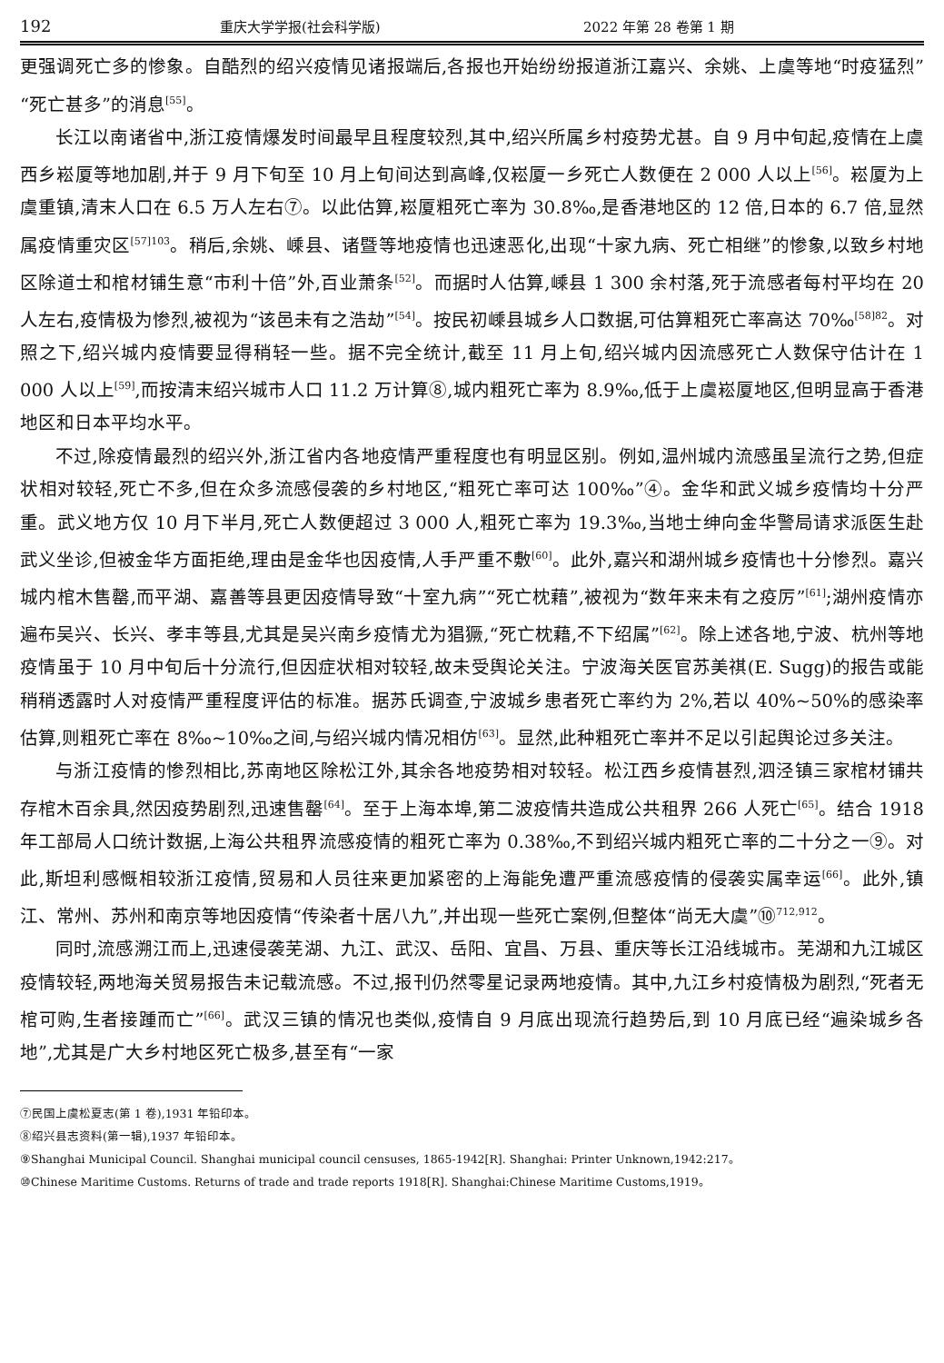192 重庆大学学报(社会科学版) 2022 年第 28 卷第 1 期
更强调死亡多的惨象。自酷烈的绍兴疫情见诸报端后,各报也开始纷纷报道浙江嘉兴、余姚、上虞等地“时疫猛烈”“死亡甚多”的消息<sup>[55]</sup>。
长江以南诸省中,浙江疫情爆发时间最早且程度较烈,其中,绍兴所属乡村疫势尤甚。自 9 月中旬起,疫情在上虞西乡崧厦等地加剧,并于 9 月下旬至 10 月上旬间达到高峰,仅崧厦一乡死亡人数便在 2 000 人以上<sup>[56]</sup>。崧厦为上虞重镇,清末人口在 6.5 万人左右⑦。以此估算,崧厦粗死亡率为 30.8‰,是香港地区的 12 倍,日本的 6.7 倍,显然属疫情重灾区<sup>[57]103</sup>。稍后,余姚、嵊县、诸暨等地疫情也迅速恶化,出现“十家九病、死亡相继”的惨象,以致乡村地区除道士和棺材铺生意“市利十倍”外,百业萧条<sup>[52]</sup>。而据时人估算,嵊县 1 300 余村落,死于流感者每村平均在 20 人左右,疫情极为惨烈,被视为“该邑未有之浩劫”<sup>[54]</sup>。按民初嵊县城乡人口数据,可估算粗死亡率高达 70‰<sup>[58]82</sup>。对照之下,绍兴城内疫情要显得稍轻一些。据不完全统计,截至 11 月上旬,绍兴城内因流感死亡人数保守估计在 1 000 人以上<sup>[59]</sup>,而按清末绍兴城市人口 11.2 万计算⑧,城内粗死亡率为 8.9‰,低于上虞崧厦地区,但明显高于香港地区和日本平均水平。
不过,除疫情最烈的绍兴外,浙江省内各地疫情严重程度也有明显区别。例如,温州城内流感虽呈流行之势,但症状相对较轻,死亡不多,但在众多流感侵袭的乡村地区,“粗死亡率可达 100‰”④。金华和武义城乡疫情均十分严重。武义地方仅 10 月下半月,死亡人数便超过 3 000 人,粗死亡率为 19.3‰,当地士绅向金华警局请求派医生赴武义坐诊,但被金华方面拒绝,理由是金华也因疫情,人手严重不敷<sup>[60]</sup>。此外,嘉兴和湖州城乡疫情也十分惨烈。嘉兴城内棺木售罄,而平湖、嘉善等县更因疫情导致“十室九病”“死亡枕藉”,被视为“数年来未有之疫厉”<sup>[61]</sup>;湖州疫情亦遍布吴兴、长兴、孝丰等县,尤其是吴兴南乡疫情尤为猖獗,“死亡枕藉,不下绍属”<sup>[62]</sup>。除上述各地,宁波、杭州等地疫情虽于 10 月中旬后十分流行,但因症状相对较轻,故未受舆论关注。宁波海关医官苏美祺(E. Sugg)的报告或能稍稍透露时人对疫情严重程度评估的标准。据苏氏调查,宁波城乡患者死亡率约为 2%,若以 40%~50%的感染率估算,则粗死亡率在 8‰~10‰之间,与绍兴城内情况相仿<sup>[63]</sup>。显然,此种粗死亡率并不足以引起舆论过多关注。
与浙江疫情的惨烈相比,苏南地区除松江外,其余各地疫势相对较轻。松江西乡疫情甚烈,泗泾镇三家棺材铺共存棺木百余具,然因疫势剧烈,迅速售罄<sup>[64]</sup>。至于上海本埠,第二波疫情共造成公共租界 266 人死亡<sup>[65]</sup>。结合 1918 年工部局人口统计数据,上海公共租界流感疫情的粗死亡率为 0.38‰,不到绍兴城内粗死亡率的二十分之一⑨。对此,斯坦利感慨相较浙江疫情,贸易和人员往来更加紧密的上海能免遭严重流感疫情的侵袭实属幸运<sup>[66]</sup>。此外,镇江、常州、苏州和南京等地因疫情“传染者十居八九”,并出现一些死亡案例,但整体“尚无大虞”⑩<sup>712,912</sup>。
同时,流感溯江而上,迅速侵袭芜湖、九江、武汉、岳阳、宜昌、万县、重庆等长江沿线城市。芜湖和九江城区疫情较轻,两地海关贸易报告未记载流感。不过,报刊仍然零星记录两地疫情。其中,九江乡村疫情极为剧烈,“死者无棺可购,生者接踵而亡”<sup>[66]</sup>。武汉三镇的情况也类似,疫情自 9 月底出现流行趋势后,到 10 月底已经“遍染城乡各地”,尤其是广大乡村地区死亡极多,甚至有“一家
⑦民国上虞松夏志(第 1 卷),1931 年铅印本。
⑧绍兴县志资料(第一辑),1937 年铅印本。
⑨Shanghai Municipal Council. Shanghai municipal council censuses, 1865-1942[R]. Shanghai: Printer Unknown,1942:217。
⑩Chinese Maritime Customs. Returns of trade and trade reports 1918[R]. Shanghai:Chinese Maritime Customs,1919。